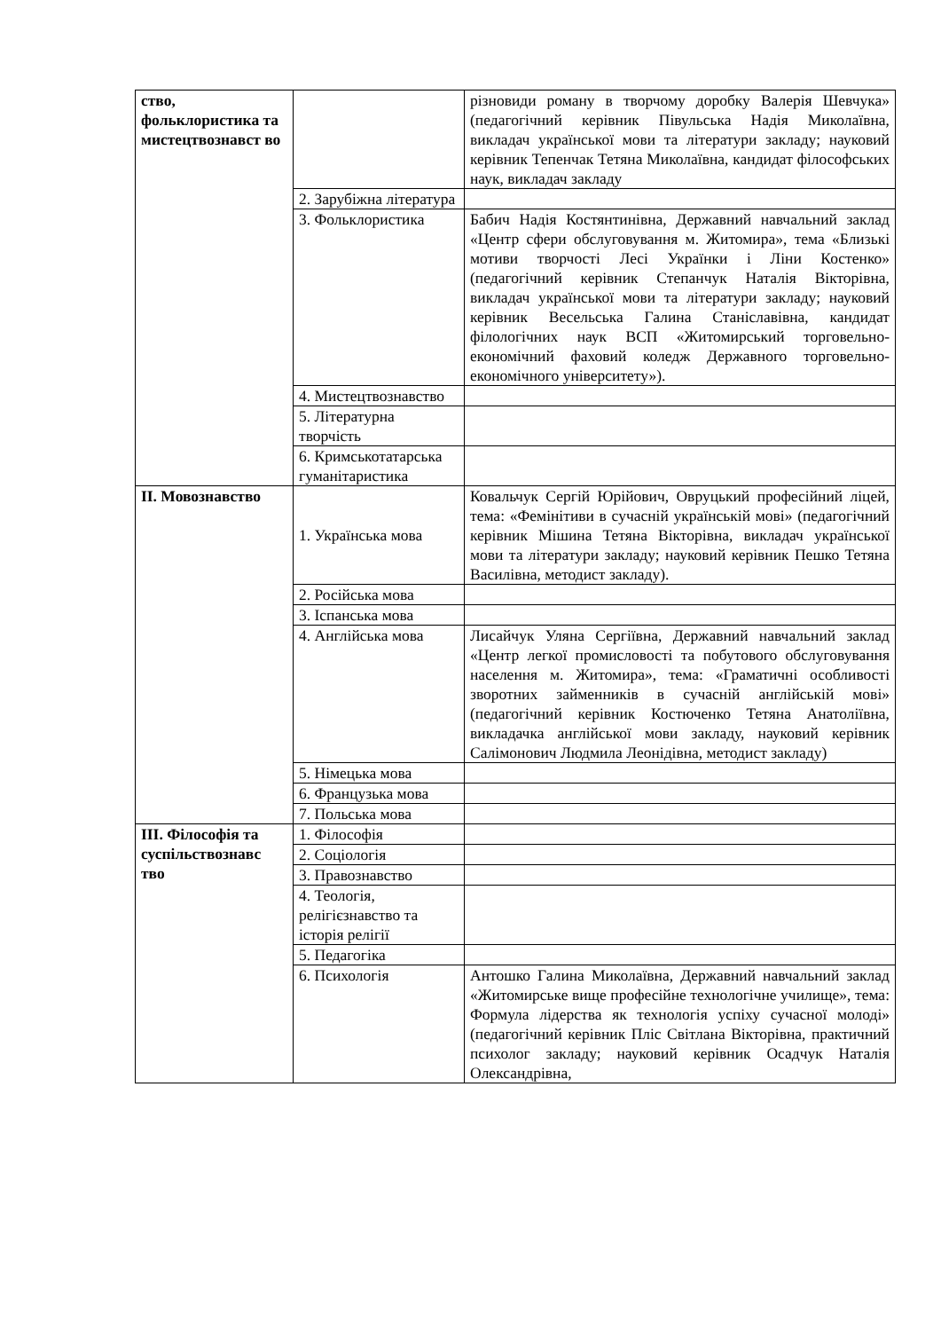| ство, фольклористика та мистецтвознавст во | | різновиди роману в творчому доробку Валерія Шевчука» (педагогічний керівник Півульська Надія Миколаївна, викладач української мови та літератури закладу; науковий керівник Тепенчак Тетяна Миколаївна, кандидат філософських наук, викладач закладу |
| | 2. Зарубіжна література | |
| | 3. Фольклористика | Бабич Надія Костянтинівна, Державний навчальний заклад «Центр сфери обслуговування м. Житомира», тема «Близькі мотиви творчості Лесі Українки і Ліни Костенко» (педагогічний керівник Степанчук Наталія Вікторівна, викладач української мови та літератури закладу; науковий керівник Весельська Галина Станіславівна, кандидат філологічних наук ВСП «Житомирський торговельно-економічний фаховий коледж Державного торговельно-економічного університету»). |
| | 4. Мистецтвознавство | |
| | 5. Літературна творчість | |
| | 6. Кримськотатарська гуманітаристика | |
| ІІ. Мовознавство | 1. Українська мова | Ковальчук Сергій Юрійович, Овруцький професійний ліцей, тема: «Фемінітиви в сучасній українській мові» (педагогічний керівник Мішина Тетяна Вікторівна, викладач української мови та літератури закладу; науковий керівник Пешко Тетяна Василівна, методист закладу). |
| | 2. Російська мова | |
| | 3. Іспанська мова | |
| | 4. Англійська мова | Лисайчук Уляна Сергіївна, Державний навчальний заклад «Центр легкої промисловості та побутового обслуговування населення м. Житомира», тема: «Граматичні особливості зворотних займенників в сучасній англійській мові» (педагогічний керівник Костюченко Тетяна Анатоліївна, викладачка англійської мови закладу, науковий керівник Салімонович Людмила Леонідівна, методист закладу) |
| | 5. Німецька мова | |
| | 6. Французька мова | |
| | 7. Польська мова | |
| ІІІ. Філософія та суспільствознавс тво | 1. Філософія | |
| | 2. Соціологія | |
| | 3. Правознавство | |
| | 4. Теологія, релігієзнавство та історія релігії | |
| | 5. Педагогіка | |
| | 6. Психологія | Антошко Галина Миколаївна, Державний навчальний заклад «Житомирське вище професійне технологічне училище», тема: Формула лідерства як технологія успіху сучасної молоді» (педагогічний керівник Пліс Світлана Вікторівна, практичний психолог закладу; науковий керівник Осадчук Наталія Олександрівна, |